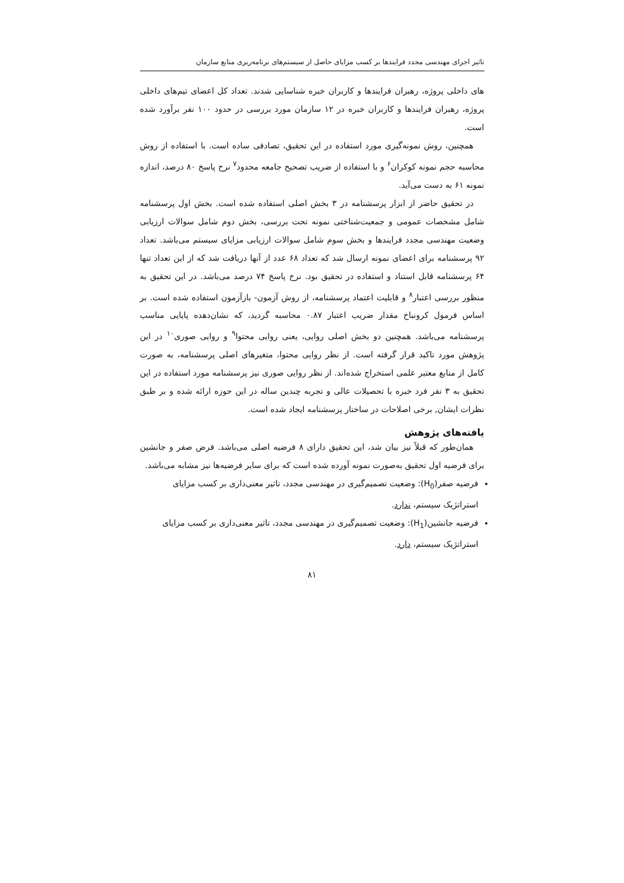تاثیر اجرای مهندسی مجدد فرایندها بر کسب مزایای حاصل از سیستم‌های برنامه‌ریزی منابع سازمان
های داخلی پروژه، رهبران فرایندها و کاربران خبره شناسایی شدند. تعداد کل اعضای تیم‌های داخلی پروژه، رهبران فرایندها و کاربران خبره در ۱۲ سازمان مورد بررسی در حدود ۱۰۰ نفر برآورد شده است.
همچنین، روش نمونه‌گیری مورد استفاده در این تحقیق، تصادفی ساده است. با استفاده از روش محاسبه حجم نمونه کوکران<sup>۶</sup> و با استفاده از ضریب تصحیح جامعه محدود<sup>۷</sup> نرخ پاسخ ۸۰ درصد، اندازه نمونه ۶۱ به دست می‌آید.
در تحقیق حاضر از ابزار پرسشنامه در ۳ بخش اصلی استفاده شده است. بخش اول پرسشنامه شامل مشخصات عمومی و جمعیت‌شناختی نمونه تحت بررسی، بخش دوم شامل سوالات ارزیابی وضعیت مهندسی مجدد فرایندها و بخش سوم شامل سوالات ارزیابی مزایای سیستم می‌باشد. تعداد ۹۲ پرسشنامه برای اعضای نمونه ارسال شد که تعداد ۶۸ عدد از آنها دریافت شد که از این تعداد تنها ۶۴ پرسشنامه قابل استناد و استفاده در تحقیق بود. نرخ پاسخ ۷۴ درصد می‌باشد. در این تحقیق به منظور بررسی اعتبار<sup>۸</sup> و قابلیت اعتماد پرسشنامه، از روش آزمون- بازآزمون استفاده شده است. بر اساس فرمول کرونباخ مقدار ضریب اعتبار ۰.۸۷ محاسبه گردید، که نشان‌دهده پایایی مناسب پرسشنامه می‌باشد. همچنین دو بخش اصلی روایی، یعنی روایی محتوا<sup>۹</sup> و روایی صوری<sup>۱۰</sup> در این پژوهش مورد تاکید قرار گرفته است. از نظر روایی محتوا، متغیرهای اصلی پرسشنامه، به صورت کامل از منابع معتبر علمی استخراج شده‌اند. از نظر روایی صوری نیز پرسشنامه مورد استفاده در این تحقیق به ۳ نفر فرد خبره با تحصیلات عالی و تجربه چندین ساله در این حوزه ارائه شده و بر طبق نظرات ایشان, برخی اصلاحات در ساختار پرسشنامه ایجاد شده است.
یافته‌های پژوهش
همان‌طور که قبلاً نیز بیان شد، این تحقیق دارای ۸ فرضیه اصلی می‌باشد. فرض صفر و جانشین برای فرضیه اول تحقیق به‌صورت نمونه آورده شده است که برای سایر فرضیه‌ها نیز مشابه می‌باشد.
فرضیه صفر(H<sub>0</sub>): وضعیت تصمیم‌گیری در مهندسی مجدد، تاثیر معنی‌داری بر کسب مزایای استراتژیک سیستم، ندارد.
فرضیه جانشین(H<sub>1</sub>): وضعیت تصمیم‌گیری در مهندسی مجدد، تاثیر معنی‌داری بر کسب مزایای استراتژیک سیستم، دارد.
۸۱